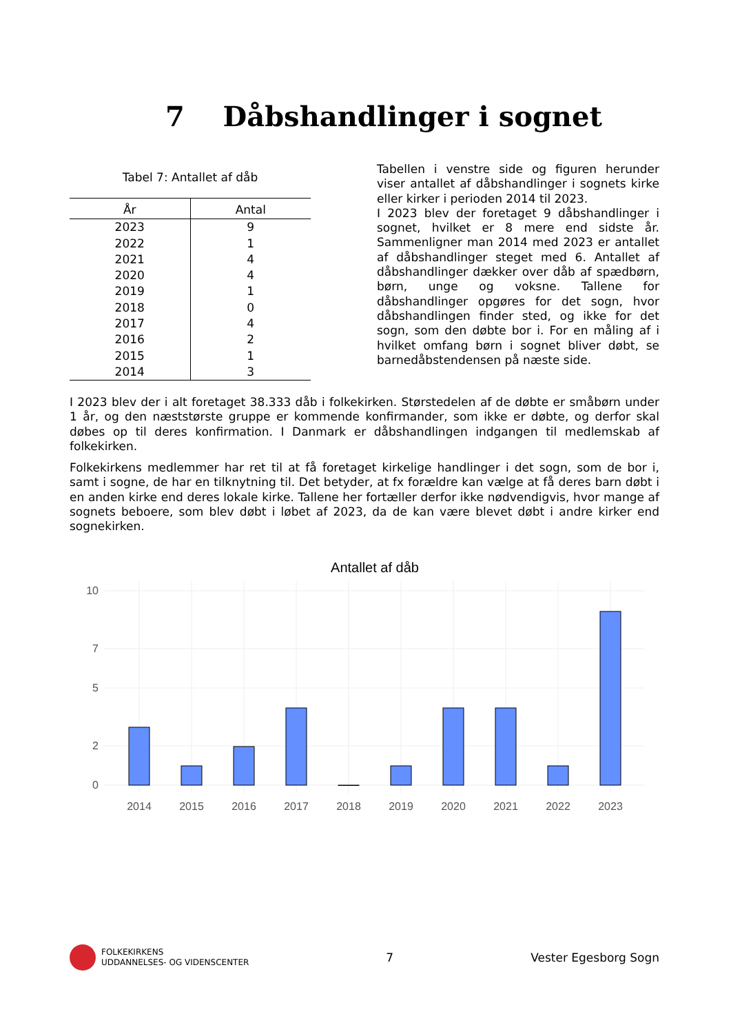7 Dåbshandlinger i sognet
Tabel 7: Antallet af dåb
| År | Antal |
| --- | --- |
| 2023 | 9 |
| 2022 | 1 |
| 2021 | 4 |
| 2020 | 4 |
| 2019 | 1 |
| 2018 | 0 |
| 2017 | 4 |
| 2016 | 2 |
| 2015 | 1 |
| 2014 | 3 |
Tabellen i venstre side og figuren herunder viser antallet af dåbshandlinger i sognets kirke eller kirker i perioden 2014 til 2023.
I 2023 blev der foretaget 9 dåbshandlinger i sognet, hvilket er 8 mere end sidste år. Sammenligner man 2014 med 2023 er antallet af dåbshandlinger steget med 6. Antallet af dåbshandlinger dækker over dåb af spædbørn, børn, unge og voksne. Tallene for dåbshandlinger opgøres for det sogn, hvor dåbshandlingen finder sted, og ikke for det sogn, som den døbte bor i. For en måling af i hvilket omfang børn i sognet bliver døbt, se barnedåbstendensen på næste side.
I 2023 blev der i alt foretaget 38.333 dåb i folkekirken. Størstedelen af de døbte er småbørn under 1 år, og den næststørste gruppe er kommende konfirmander, som ikke er døbte, og derfor skal døbes op til deres konfirmation. I Danmark er dåbshandlingen indgangen til medlemskab af folkekirken.
Folkekirkens medlemmer har ret til at få foretaget kirkelige handlinger i det sogn, som de bor i, samt i sogne, de har en tilknytning til. Det betyder, at fx forældre kan vælge at få deres barn døbt i en anden kirke end deres lokale kirke. Tallene her fortæller derfor ikke nødvendigvis, hvor mange af sognets beboere, som blev døbt i løbet af 2023, da de kan være blevet døbt i andre kirker end sognekirken.
Antallet af dåb
10
7
5
2
0
2014
2015
2016
2017
2018
2019
2020
2021
2022
2023
FOLKEKIRKENS
UDDANNELSES- OG VIDENSCENTER
7 Vester Egesborg Sogn